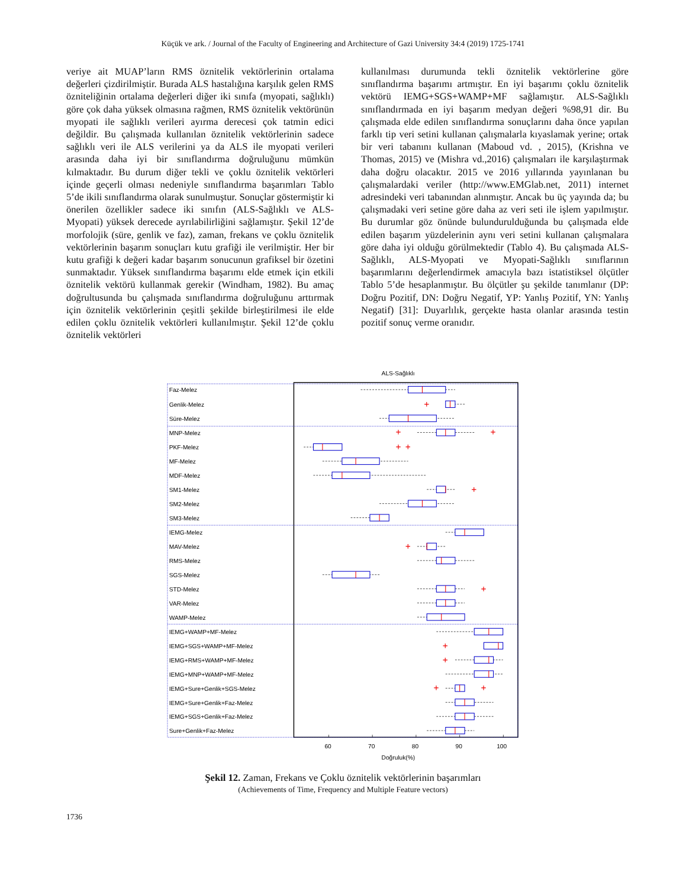Küçük ve ark. / Journal of the Faculty of Engineering and Architecture of Gazi University 34:4 (2019) 1725-1741
veriye ait MUAP’ların RMS öznitelik vektörlerinin ortalama değerleri çizdirilmiştir. Burada ALS hastalığına karşılık gelen RMS özniteliğinin ortalama değerleri diğer iki sınıfa (myopati, sağlıklı) göre çok daha yüksek olmasına rağmen, RMS öznitelik vektörünün myopati ile sağlıklı verileri ayırma derecesi çok tatmin edici değildir. Bu çalışmada kullanılan öznitelik vektörlerinin sadece sağlıklı veri ile ALS verilerini ya da ALS ile myopati verileri arasında daha iyi bir sınıflandırma doğruluğunu mümkün kılmaktadır. Bu durum diğer tekli ve çoklu öznitelik vektörleri içinde geçerli olması nedeniyle sınıflandırma başarımları Tablo 5’de ikili sınıflandırma olarak sunulmuştur. Sonuçlar göstermiştir ki önerilen özellikler sadece iki sınıfın (ALS-Sağlıklı ve ALS-Myopati) yüksek derecede ayrılabilirliğini sağlamıştır. Şekil 12’de morfolojik (süre, genlik ve faz), zaman, frekans ve çoklu öznitelik vektörlerinin başarım sonuçları kutu grafiği ile verilmiştir. Her bir kutu grafiği k değeri kadar başarım sonucunun grafiksel bir özetini sunmaktadır. Yüksek sınıflandırma başarımı elde etmek için etkili öznitelik vektörü kullanmak gerekir (Windham, 1982). Bu amaç doğrultusunda bu çalışmada sınıflandırma doğruluğunu arttırmak için öznitelik vektörlerinin çeşitli şekilde birleştirilmesi ile elde edilen çoklu öznitelik vektörleri kullanılmıştır. Şekil 12’de çoklu öznitelik vektörleri
kullanılması durumunda tekli öznitelik vektörlerine göre sınıflandırma başarımı artmıştır. En iyi başarımı çoklu öznitelik vektörü IEMG+SGS+WAMP+MF sağlamıştır. ALS-Sağlıklı sınıflandırmada en iyi başarım medyan değeri %98,91 dir. Bu çalışmada elde edilen sınıflandırma sonuçlarını daha önce yapılan farklı tip veri setini kullanan çalışmalarla kıyaslamak yerine; ortak bir veri tabanını kullanan (Maboud vd. , 2015), (Krishna ve Thomas, 2015) ve (Mishra vd.,2016) çalışmaları ile karşılaştırmak daha doğru olacaktır. 2015 ve 2016 yıllarında yayınlanan bu çalışmalardaki veriler (http://www.EMGlab.net, 2011) internet adresindeki veri tabanından alınmıştır. Ancak bu üç yayında da; bu çalışmadaki veri setine göre daha az veri seti ile işlem yapılmıştır. Bu durumlar göz önünde bulundurulduğunda bu çalışmada elde edilen başarım yüzdelerinin aynı veri setini kullanan çalışmalara göre daha iyi olduğu görülmektedir (Tablo 4). Bu çalışmada ALS-Sağlıklı, ALS-Myopati ve Myopati-Sağlıklı sınıflarının başarımlarını değerlendirmek amacıyla bazı istatistiksel ölçütler Tablo 5’de hesaplanmıştır. Bu ölçütler şu şekilde tanımlanır (DP: Doğru Pozitif, DN: Doğru Negatif, YP: Yanlış Pozitif, YN: Yanlış Negatif) [31]: Duyarlılık, gerçekte hasta olanlar arasında testin pozitif sonuç verme oranıdır.
ALS-Sağlıklı
Faz-Melez
Genlik-Melez
Süre-Melez
MNP-Melez
PKF-Melez
MF-Melez
MDF-Melez
SM1-Melez
SM2-Melez
SM3-Melez
IEMG-Melez
MAV-Melez
RMS-Melez
SGS-Melez
STD-Melez
VAR-Melez
WAMP-Melez
IEMG+WAMP+MF-Melez
IEMG+SGS+WAMP+MF-Melez
IEMG+RMS+WAMP+MF-Melez
IEMG+MNP+WAMP+MF-Melez
IEMG+Sure+Genlik+SGS-Melez
IEMG+Sure+Genlik+Faz-Melez
IEMG+SGS+Genlik+Faz-Melez
Sure+Genlik+Faz-Melez
+
+
+
+
+
+
+
+
+
+
+
+
60
70
80
90
100
Doğruluk(%)
Şekil 12. Zaman, Frekans ve Çoklu öznitelik vektörlerinin başarımları
(Achievements of Time, Frequency and Multiple Feature vectors)
1736